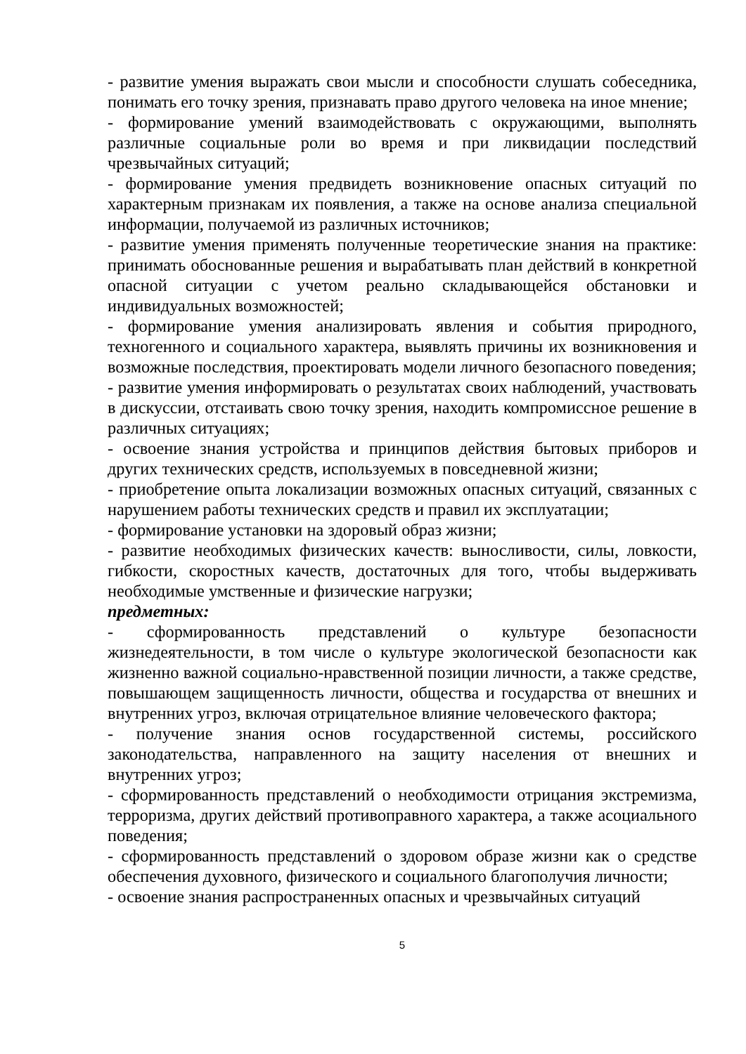- развитие умения выражать свои мысли и способности слушать собеседника, понимать его точку зрения, признавать право другого человека на иное мнение;
- формирование умений взаимодействовать с окружающими, выполнять различные социальные роли во время и при ликвидации последствий чрезвычайных ситуаций;
- формирование умения предвидеть возникновение опасных ситуаций по характерным признакам их появления, а также на основе анализа специальной информации, получаемой из различных источников;
- развитие умения применять полученные теоретические знания на практике: принимать обоснованные решения и вырабатывать план действий в конкретной опасной ситуации с учетом реально складывающейся обстановки и индивидуальных возможностей;
- формирование умения анализировать явления и события природного, техногенного и социального характера, выявлять причины их возникновения и возможные последствия, проектировать модели личного безопасного поведения;
- развитие умения информировать о результатах своих наблюдений, участвовать в дискуссии, отстаивать свою точку зрения, находить компромиссное решение в различных ситуациях;
- освоение знания устройства и принципов действия бытовых приборов и других технических средств, используемых в повседневной жизни;
- приобретение опыта локализации возможных опасных ситуаций, связанных с нарушением работы технических средств и правил их эксплуатации;
- формирование установки на здоровый образ жизни;
- развитие необходимых физических качеств: выносливости, силы, ловкости, гибкости, скоростных качеств, достаточных для того, чтобы выдерживать необходимые умственные и физические нагрузки;
предметных:
- сформированность представлений о культуре безопасности жизнедеятельности, в том числе о культуре экологической безопасности как жизненно важной социально-нравственной позиции личности, а также средстве, повышающем защищенность личности, общества и государства от внешних и внутренних угроз, включая отрицательное влияние человеческого фактора;
- получение знания основ государственной системы, российского законодательства, направленного на защиту населения от внешних и внутренних угроз;
- сформированность представлений о необходимости отрицания экстремизма, терроризма, других действий противоправного характера, а также асоциального поведения;
- сформированность представлений о здоровом образе жизни как о средстве обеспечения духовного, физического и социального благополучия личности;
- освоение знания распространенных опасных и чрезвычайных ситуаций
5